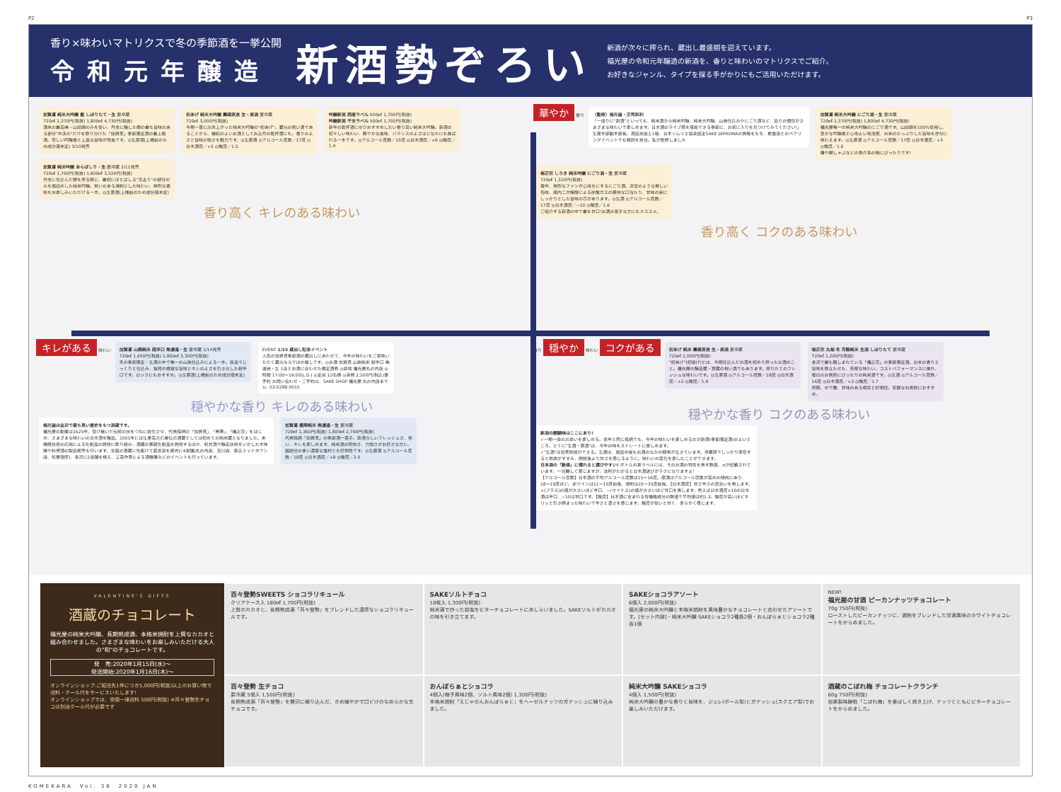P2 P3
香り×味わいマトリクスで冬の季節酒を一挙公開
令和元年醸造
新酒勢ぞろい
新酒が次々に搾られ、蔵出し最盛期を迎えています。
福光屋の令和元年醸造の新酒を、香りと味わいのマトリクスでご紹介。
お好きなジャンル、タイプを探る手がかりにもご活用いただけます。
加賀鳶 純米大吟醸 藍 しぼりたて・生 要冷蔵
720㎖ 2,370円(税抜) 1,800㎖ 4,730円(税抜)
酒米の最高峰・山田錦のみを使い、丹念に醸した醪の最も旨味のある部分"中汲み"だけを取り分けた「加賀鳶」季節限定酒の最上級酒。芳しい吟醸香と上品な旨味が特長です。◎生原酒(上槽前のため成分値未定) 3/10発売
初あげ 純米大吟醸 壽蔵直送 生・原酒 要冷蔵
720㎖ 3,000円(税抜)
今期一番に出来上がった純米大吟醸の"初あげ"。蔵元の祝い酒であることから、縁起のよいお酒としてお正月の乾杯酒にも。香りのよさと旨味の強さも魅力です。◎生原酒 ◎アルコール度数／17度 ◎日本酒度／+5 ◎酸度／1.5
吟醸新酒 西暦ラベル 500㎖ 1,700円(税抜)
吟醸新酒 干支ラベル 500㎖ 1,700円(税抜)
新年の乾杯酒にぜひおすすめしたい香り高い純米大吟醸。新酒の初々しい味わい、軽やかな後味、バランスのよさはどなたにも喜ばれる一本です。◎アルコール度数／15度 ◎日本酒度／+6 ◎酸度／1.4
加賀鳶 純米吟醸 あらばしり・生 要冷蔵 2/11発売
720㎖ 1,760円(税抜) 1,800㎖ 3,520円(税抜)
丹念に仕込んだ醪を搾る際に、最初にほとばしる"荒走り"の部分のみを瓶詰めした純米吟醸。勢いのある溌剌とした味わい、鮮烈な香味をお楽しみいただける一本。◎生原酒(上槽前のため成分値未定)
香り高く キレのある味わい
華やか 香り
〈監修〉福光屋・正司和利
「一括りに"新酒"といっても、純米酒から純米吟醸、純米大吟醸、山廃仕込みやにごり酒など、造りの個性がさまざまな味わいで楽しめます。日本酒のライブ感を堪能できる季節に、お気に入りを見つけてみてください!」
生産本部副本部長。酒造技能士1級、日本ソムリエ協会認定SAKE DIPROMAの資格をもち、飲食店とのペアリングイベントでも解説を担当。私が監修しました
加賀鳶 純米大吟醸 にごり酒・生 要冷蔵
720㎖ 2,370円(税抜) 1,800㎖ 4,730円(税抜)
福光屋唯一の純米大吟醸のにごり酒です。山田錦を100%使用し、豊かな吟醸香と心地よい発泡感、お米のたっぷりした旨味を存分に味わえます。◎生原酒 ◎アルコール度数／17度 ◎日本酒度／+5 ◎酸度／1.6
鰆や鰤しゃぶなどの魚介系の鍋にぴったりです!
福正宗 しろき 純米吟醸 にごり酒・生 要冷蔵
720㎖ 1,320円(税抜)
毎年、熱烈なファンが心待ちにするにごり酒。淡雪のような美しい色味、瓶内二次醗酵による炭酸ガスの軽快な口当たり、甘味の奥にしっかりとした旨味の芯があります。◎生酒 ◎アルコール度数／17度 ◎日本酒度／−10 ◎酸度／1.6
ご紹介する新酒の中で最も甘口!お酒の苦手な方にもオススメ。
香り高く コクのある味わい
キレがある 味わい
加賀鳶 山廃純米 超辛口 無濾過・生 要冷蔵 1/14発売
720㎖ 1,650円(税抜) 1,800㎖ 3,300円(税抜)
冬の季節限定・生酒の中で唯一の山廃仕込みによる一本。低温でじっくりと仕込み、独特の複雑な旨味とキレのよさを引き出した超辛口です。ロックにもおすすめ。◎生原酒(上槽前のため成分値未定)
EVENT 1/15 蔵出し記念イベント
人気の加賀鳶季節酒の蔵出しにあわせて、今年の味わいをご賞味いただく蔵元ならではの催しです。◎お酒 加賀鳶 山廃純米 超辛口 無濾過・生 1合とお酒に合わせた限定酒肴 ◎会場 福光屋丸の内店 ◎時間 17:00〜19:00(L.O.) ◎定員 12名様 ◎会費 2,200円(税込)要予約 お問い合わせ・ご予約は、SAKE SHOP 福光屋 丸の内店まで ℡. 03-5288-5015
穏やかな香り キレのある味わい
福光屋は金沢で最も長い歴史をもつ酒蔵です。
福光屋の創業は1625年。受け継いだ伝統の技をつねに進化させ、代表銘柄の「加賀鳶」、「黒帯」、「福正宗」をはじめ、さまざまな味わいの日本酒を醸造。2001年には生産高万石単位の酒蔵としては初めての純米蔵となりました。米醗酵技術の応用による化粧品の開発に取り組み、酒蔵の基礎化粧品を開発するほか、糀甘酒や醸造技術をいかした本味醂や料理酒の製造販売も行います。全国の酒蔵に先駆けて直営店を都内に4店舗(丸の内店、玉川店、東京ミッドタウン店、松屋銀座)、金沢に2店舗を構え、工芸作家による酒器展などのイベントも行っています。
加賀鳶 極寒純米 無濾過・生 要冷蔵
720㎖ 1,360円(税抜) 1,800㎖ 2,700円(税抜)
代表銘柄「加賀鳶」の季節酒一番手。新酒らしいフレッシュさ、勢い、キレを楽しめます。純米酒の明快さ、力強さがお好きな方に。脂肪分の多い濃厚な食材とも好相性です。◎生原酒 ◎アルコール度数／18度 ◎日本酒度／+8 ◎酸度／2.0
香り 穏やか 味わい コクがある
初あげ 純米 壽蔵直送 生・原酒 要冷蔵
720㎖ 2,000円(税抜)
"初あげ"(初揚げ)とは、今期仕込んだお酒を初めて搾ったお酒のこと。福光屋の醸造蔵・壽蔵の祝い酒でもあります。搾りたてのフレッシュな味わいです。◎生原酒 ◎アルコール度数／18度 ◎日本酒度／+2 ◎酸度／1.9
福正宗 丸福 冬 芳醇純米 生酒 しぼりたて 要冷蔵
720㎖ 1,200円(税抜)
金沢で最も親しまれている「福正宗」の季節限定酒。お米の香りと旨味を際立たせた、芳醇な味わい。コストパフォーマンスに優れ、毎日のお晩酌にぴったりの純米酒です。◎生酒 ◎アルコール度数／16度 ◎日本酒度／+2 ◎酸度／1.7
貝類、ゆで蟹、甘味のある根菜と好相性。気軽なお晩酌におすすめ。
穏やかな香り コクのある味わい
新酒の醍醐味はここにあり!
✓一期一会の出会いを楽しめる。去年と同じ銘柄でも、今年の味わいを楽しめるのが新酒(季節限定酒)のよいところ。とくに"生酒・原酒"は、今年の味をストレートに楽しめます。
✓"生酒"は自家熟成ができる。生酒は、瓶詰め後もお酒のなかの酵素が生きています。冷蔵庫でしっかり保管すると熟成がすすみ、開栓後より甘さを感じるように。味わいの変化を楽しむことができます。
日本酒の「数値」に慣れると選びやすい! ボトルの裏ラベルには、そのお酒の特性を表す数値、±が記載されています。一見難しく感じますが、法則がわかると日本酒選びがラクになりますよ!
【アルコール度数】日本酒の平均アルコール度数は15〜16度。原酒はアルコール度数が高めの傾向にあり、18〜19度ほど。赤ワインは11〜15度前後、焼酎は25〜35度前後。【日本酒度】甘さ辛さの度合いを表します。+(プラス)の値が大きいほど辛口、−(マイナス)の値が大きいほど甘口を表します。例えば日本酒度+10の日本酒は辛口、−10は甘口です。【酸度】日本酒に含まれる有機酸成分の数値で平均値は約1.3。酸度が高いほどキリッと引き締まった味わいで辛さと濃さを感じます。酸度が低いと甘く、柔らかく感じます。
VALENTINE'S GIFTS
酒蔵のチョコレート
福光屋の純米大吟醸、長期熟成酒、本格米焼酎を上質なカカオと組み合わせました。さまざまな味わいをお楽しみいただける大人の"和"のチョコレートです。
発　売:2020年1月15日(水)〜
発送開始:2020年1月16日(木)〜
オンラインショップ:ご配送先1件につき5,000円(税抜)以上のお買い物で送料・クール代をサービスいたします!
オンラインショップでは、全国一律送料 500円(税抜) ※百々登勢生チョコは別途クール代が必要です
百々登勢SWEETS ショコラリキュール
クリアケース入 180㎖ 1,700円(税抜)
上質のカカオと、長期熟成酒「百々登勢」をブレンドした濃厚なショコラリキュールです。
SAKEソルトチョコ
18枚入 1,300円(税抜)
純米酒で炒った岩塩をビターチョコレートにあしらいました。SAKEソルトがカカオの味を引き立てます。
SAKEショコラアソート
6個入 2,000円(税抜)
福光屋の純米大吟醸と本格米焼酎を風味豊かなチョコレートと合わせたアソートです。[セット内容]・純米大吟醸 SAKEショコラ2種各2個・おんぼらぁとショコラ2種各1個
NEW!
福光屋の甘酒 ピーカンナッツチョコレート
70g 750円(税抜)
ローストしたピーカンナッツに、酒粕をブレンドした甘酒風味のホワイトチョコレートをからめました。
百々登勢 生チョコ
要冷蔵 5個入 1,500円(税抜)
長期熟成酒「百々登勢」を贅沢に練り込んだ、きめ細やかで口どけのなめらかな生チョコです。
おんぼらぁとショコラ
4個入(柚子風味2個、ソルト風味2個) 1,300円(税抜)
本格米焼酎「えじゃのんおんぼらぁと」をヘーゼルナッツのガナッシュに練り込みました。
純米大吟醸 SAKEショコラ
4個入 1,500円(税抜)
純米大吟醸の豊かな香りと旨味を、ジュレ(ボール型)とガナッシュ(スクエア型)でお楽しみいただけます。
酒蔵のこぼれ梅 チョコレートクランチ
60g 750円(税抜)
自家製味醂粕「こぼれ梅」を香ばしく焼き上げ、ナッツとともにビターチョコレートをからめました。
KOMEKARA　Vol. 36　2020 JAN